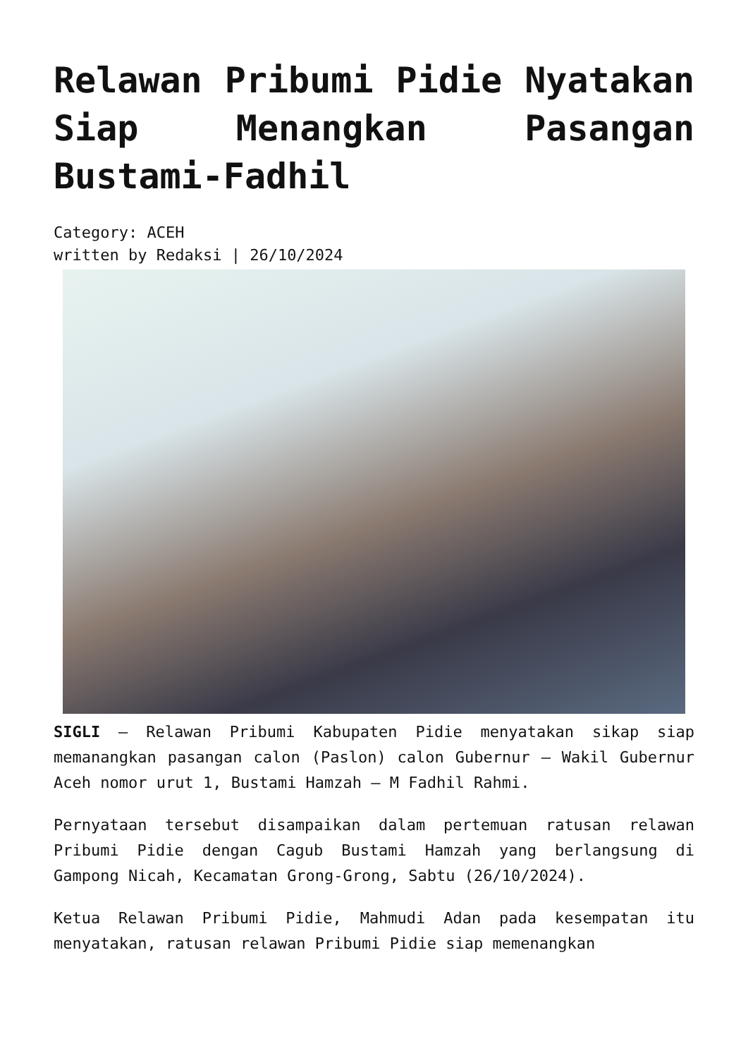Relawan Pribumi Pidie Nyatakan Siap Menangkan Pasangan Bustami-Fadhil
Category: ACEH
written by Redaksi | 26/10/2024
SIGLI – Relawan Pribumi Kabupaten Pidie menyatakan sikap siap memanangkan pasangan calon (Paslon) calon Gubernur – Wakil Gubernur Aceh nomor urut 1, Bustami Hamzah – M Fadhil Rahmi.
Pernyataan tersebut disampaikan dalam pertemuan ratusan relawan Pribumi Pidie dengan Cagub Bustami Hamzah yang berlangsung di Gampong Nicah, Kecamatan Grong-Grong, Sabtu (26/10/2024).
Ketua Relawan Pribumi Pidie, Mahmudi Adan pada kesempatan itu menyatakan, ratusan relawan Pribumi Pidie siap memenangkan